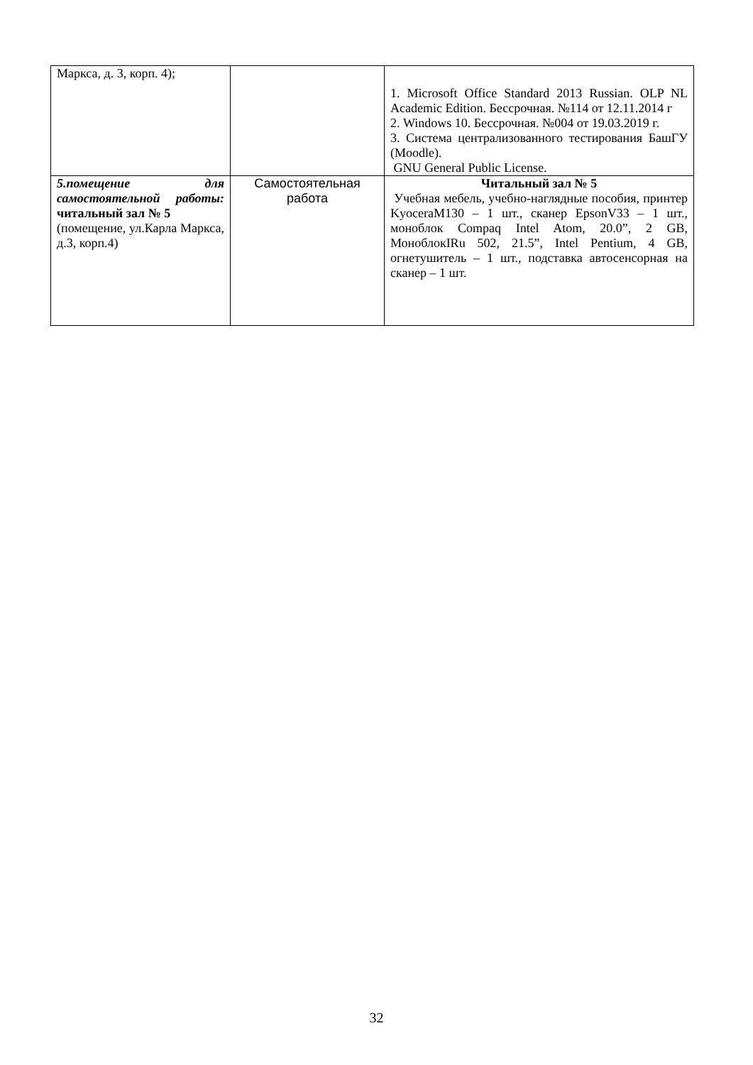| Маркса, д. 3, корп. 4); | | 1. Microsoft Office Standard 2013 Russian. OLP NL Academic Edition. Бессрочная. №114 от 12.11.2014 г 2. Windows 10. Бессрочная. №004 от 19.03.2019 г. 3. Система централизованного тестирования БашГУ (Moodle). GNU General Public License. |
| 5.помещение для самостоятельной работы: читальный зал № 5 (помещение, ул.Карла Маркса, д.3, корп.4) | Самостоятельная работа | Читальный зал № 5 Учебная мебель, учебно-наглядные пособия, принтер KyoceraM130 – 1 шт., сканер EpsonV33 – 1 шт., моноблок Compaq Intel Atom, 20.0”, 2 GB, МоноблокIRu 502, 21.5”, Intel Pentium, 4 GB, огнетушитель – 1 шт., подставка автосенсорная на сканер – 1 шт. |
32